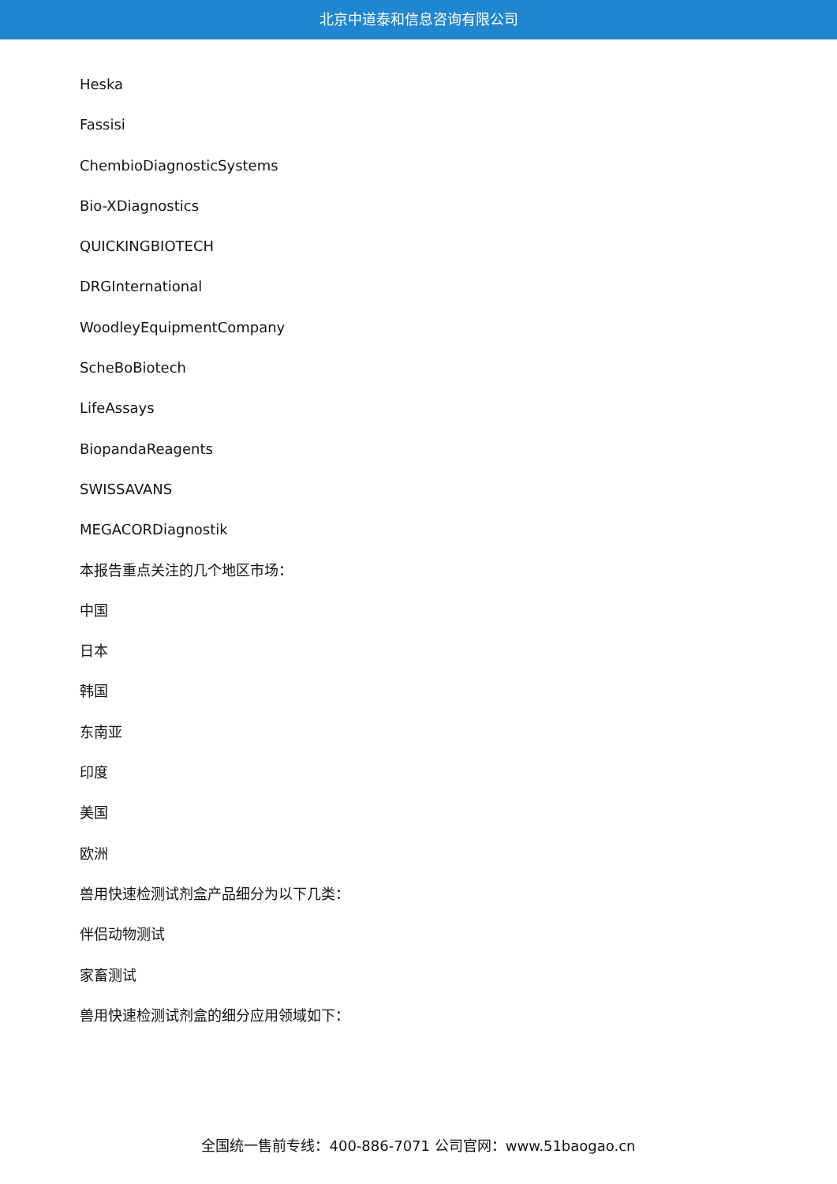北京中道泰和信息咨询有限公司
Heska
Fassisi
ChembioDiagnosticSystems
Bio-XDiagnostics
QUICKINGBIOTECH
DRGInternational
WoodleyEquipmentCompany
ScheBoBiotech
LifeAssays
BiopandaReagents
SWISSAVANS
MEGACORDiagnostik
本报告重点关注的几个地区市场：
中国
日本
韩国
东南亚
印度
美国
欧洲
兽用快速检测试剂盒产品细分为以下几类：
伴侣动物测试
家畜测试
兽用快速检测试剂盒的细分应用领域如下：
全国统一售前专线：400-886-7071 公司官网：www.51baogao.cn